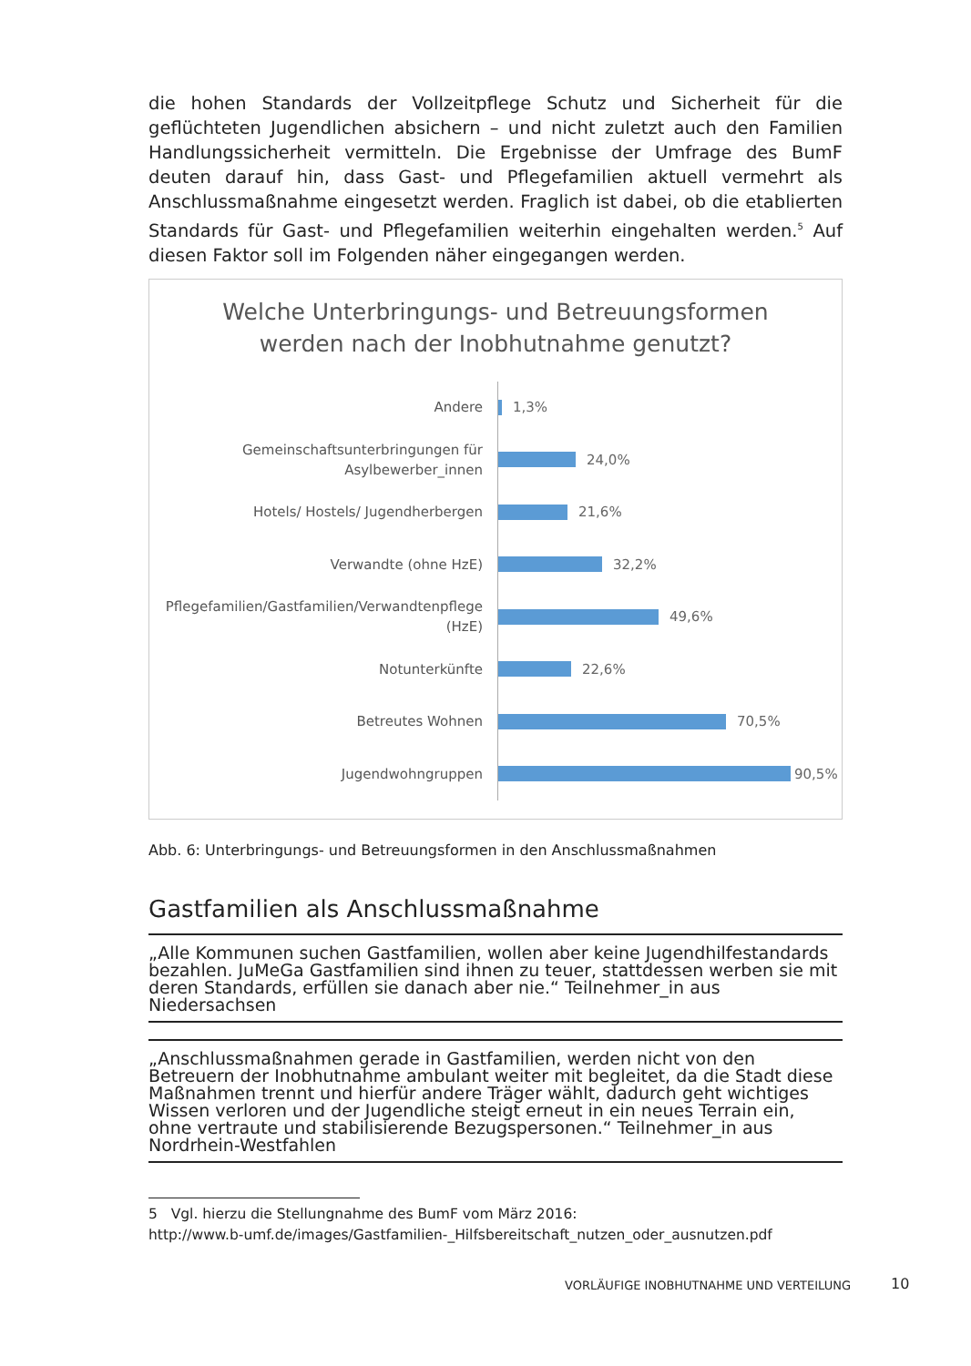die hohen Standards der Vollzeitpflege Schutz und Sicherheit für die geflüchteten Jugendlichen absichern – und nicht zuletzt auch den Familien Handlungssicherheit vermitteln. Die Ergebnisse der Umfrage des BumF deuten darauf hin, dass Gast- und Pflegefamilien aktuell vermehrt als Anschlussmaßnahme eingesetzt werden. Fraglich ist dabei, ob die etablierten Standards für Gast- und Pflegefamilien weiterhin eingehalten werden.<sup>5</sup> Auf diesen Faktor soll im Folgenden näher eingegangen werden.
Welche Unterbringungs- und Betreuungsformen
werden nach der Inobhutnahme genutzt?
Andere
1,3%
Gemeinschaftsunterbringungen für Asylbewerber_innen
24,0%
Hotels/ Hostels/ Jugendherbergen
21,6%
Verwandte (ohne HzE)
32,2%
Pflegefamilien/Gastfamilien/Verwandtenpflege (HzE)
49,6%
Notunterkünfte
22,6%
Betreutes Wohnen
70,5%
Jugendwohngruppen
90,5%
Abb. 6: Unterbringungs- und Betreuungsformen in den Anschlussmaßnahmen
Gastfamilien als Anschlussmaßnahme
„Alle Kommunen suchen Gastfamilien, wollen aber keine Jugendhilfestandards bezahlen. JuMeGa Gastfamilien sind ihnen zu teuer, stattdessen werben sie mit deren Standards, erfüllen sie danach aber nie.“ Teilnehmer_in aus Niedersachsen
„Anschlussmaßnahmen gerade in Gastfamilien, werden nicht von den Betreuern der Inobhutnahme ambulant weiter mit begleitet, da die Stadt diese Maßnahmen trennt und hierfür andere Träger wählt, dadurch geht wichtiges Wissen verloren und der Jugendliche steigt erneut in ein neues Terrain ein, ohne vertraute und stabilisierende Bezugspersonen.“ Teilnehmer_in aus Nordrhein-Westfahlen
5 Vgl. hierzu die Stellungnahme des BumF vom März 2016:
http://www.b-umf.de/images/Gastfamilien-_Hilfsbereitschaft_nutzen_oder_ausnutzen.pdf
VORLÄUFIGE INOBHUTNAHME UND VERTEILUNG
10